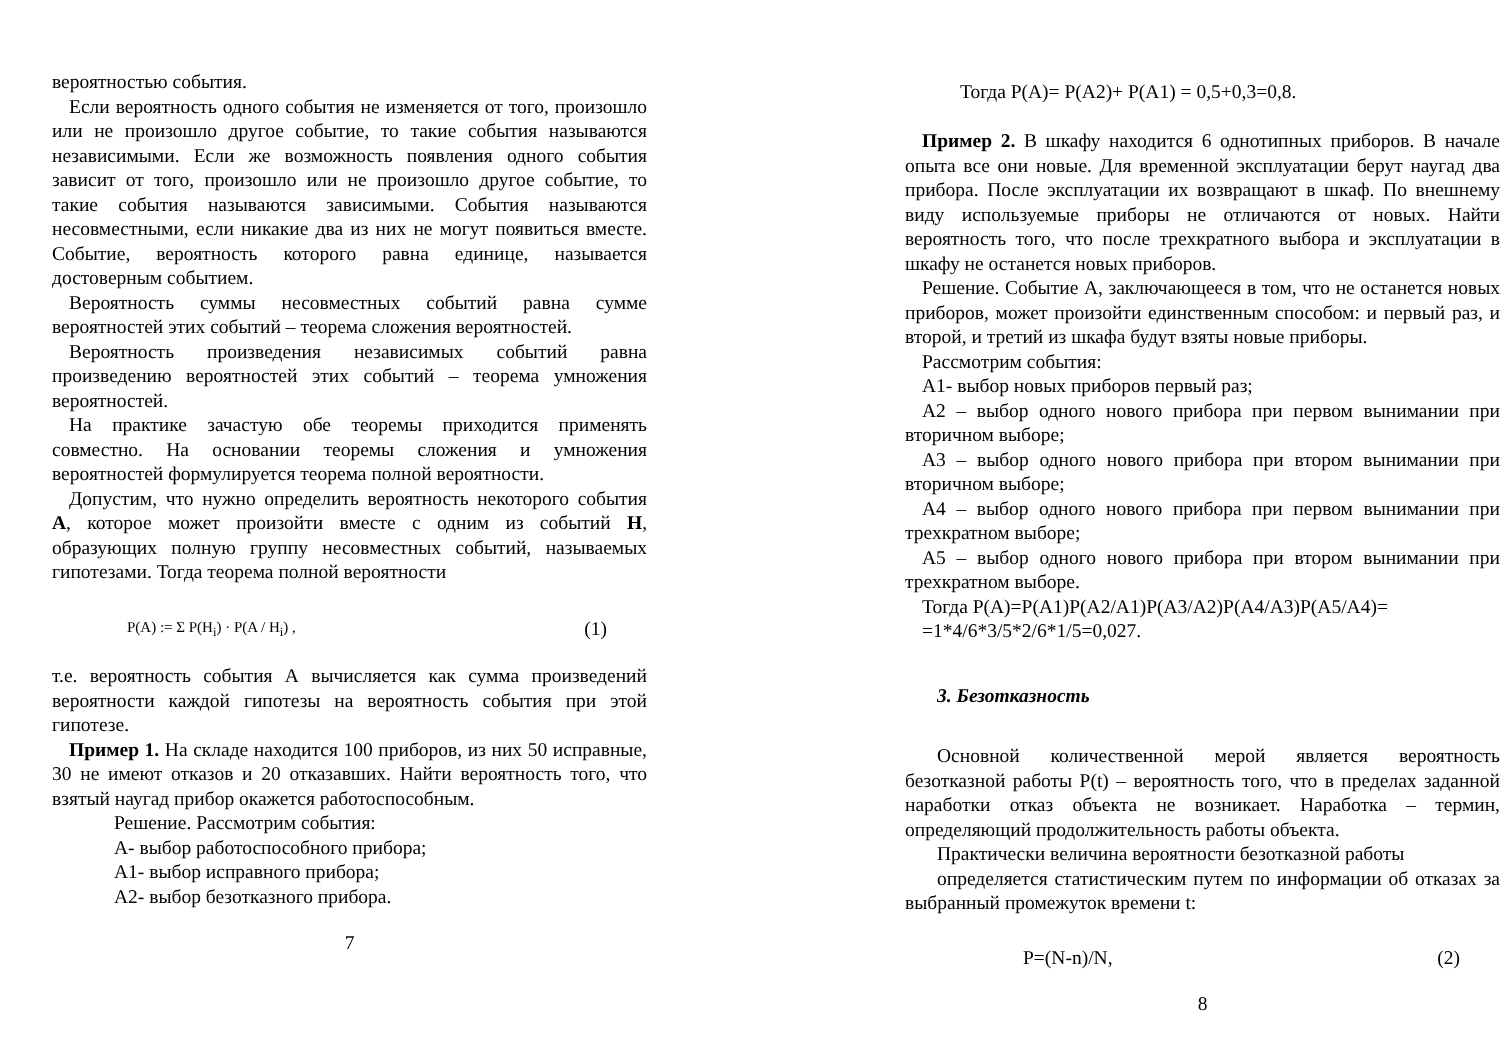вероятностью события.
Если вероятность одного события не изменяется от того, произошло или не произошло другое событие, то такие события называются независимыми. Если же возможность появления одного события зависит от того, произошло или не произошло другое событие, то такие события называются зависимыми. События называются несовместными, если никакие два из них не могут появиться вместе. Событие, вероятность которого равна единице, называется достоверным событием.
Вероятность суммы несовместных событий равна сумме вероятностей этих событий – теорема сложения вероятностей.
Вероятность произведения независимых событий равна произведению вероятностей этих событий – теорема умножения вероятностей.
На практике зачастую обе теоремы приходится применять совместно. На основании теоремы сложения и умножения вероятностей формулируется теорема полной вероятности.
Допустим, что нужно определить вероятность некоторого события А, которое может произойти вместе с одним из событий Н, образующих полную группу несовместных событий, называемых гипотезами. Тогда теорема полной вероятности
P(A) := Σ P(H<sub>i</sub>) · P(A / H<sub>i</sub>) , (1)
т.е. вероятность события А вычисляется как сумма произведений вероятности каждой гипотезы на вероятность события при этой гипотезе.
Пример 1. На складе находится 100 приборов, из них 50 исправные, 30 не имеют отказов и 20 отказавших. Найти вероятность того, что взятый наугад прибор окажется работоспособным.
Решение. Рассмотрим события:
А- выбор работоспособного прибора;
А1- выбор исправного прибора;
А2- выбор безотказного прибора.
7
Тогда P(A)= P(A2)+ P(A1) = 0,5+0,3=0,8.
Пример 2. В шкафу находится 6 однотипных приборов. В начале опыта все они новые. Для временной эксплуатации берут наугад два прибора. После эксплуатации их возвращают в шкаф. По внешнему виду используемые приборы не отличаются от новых. Найти вероятность того, что после трехкратного выбора и эксплуатации в шкафу не останется новых приборов.
Решение. Событие А, заключающееся в том, что не останется новых приборов, может произойти единственным способом: и первый раз, и второй, и третий из шкафа будут взяты новые приборы.
Рассмотрим события:
А1- выбор новых приборов первый раз;
А2 – выбор одного нового прибора при первом вынимании при вторичном выборе;
А3 – выбор одного нового прибора при втором вынимании при вторичном выборе;
А4 – выбор одного нового прибора при первом вынимании при трехкратном выборе;
А5 – выбор одного нового прибора при втором вынимании при трехкратном выборе.
Тогда P(A)=P(A1)P(A2/A1)P(A3/A2)P(A4/A3)P(A5/A4)=
=1*4/6*3/5*2/6*1/5=0,027.
3. Безотказность
Основной количественной мерой является вероятность безотказной работы P(t) – вероятность того, что в пределах заданной наработки отказ объекта не возникает. Наработка – термин, определяющий продолжительность работы объекта.
Практически величина вероятности безотказной работы
определяется статистическим путем по информации об отказах за выбранный промежуток времени t:
P=(N-n)/N, (2)
8